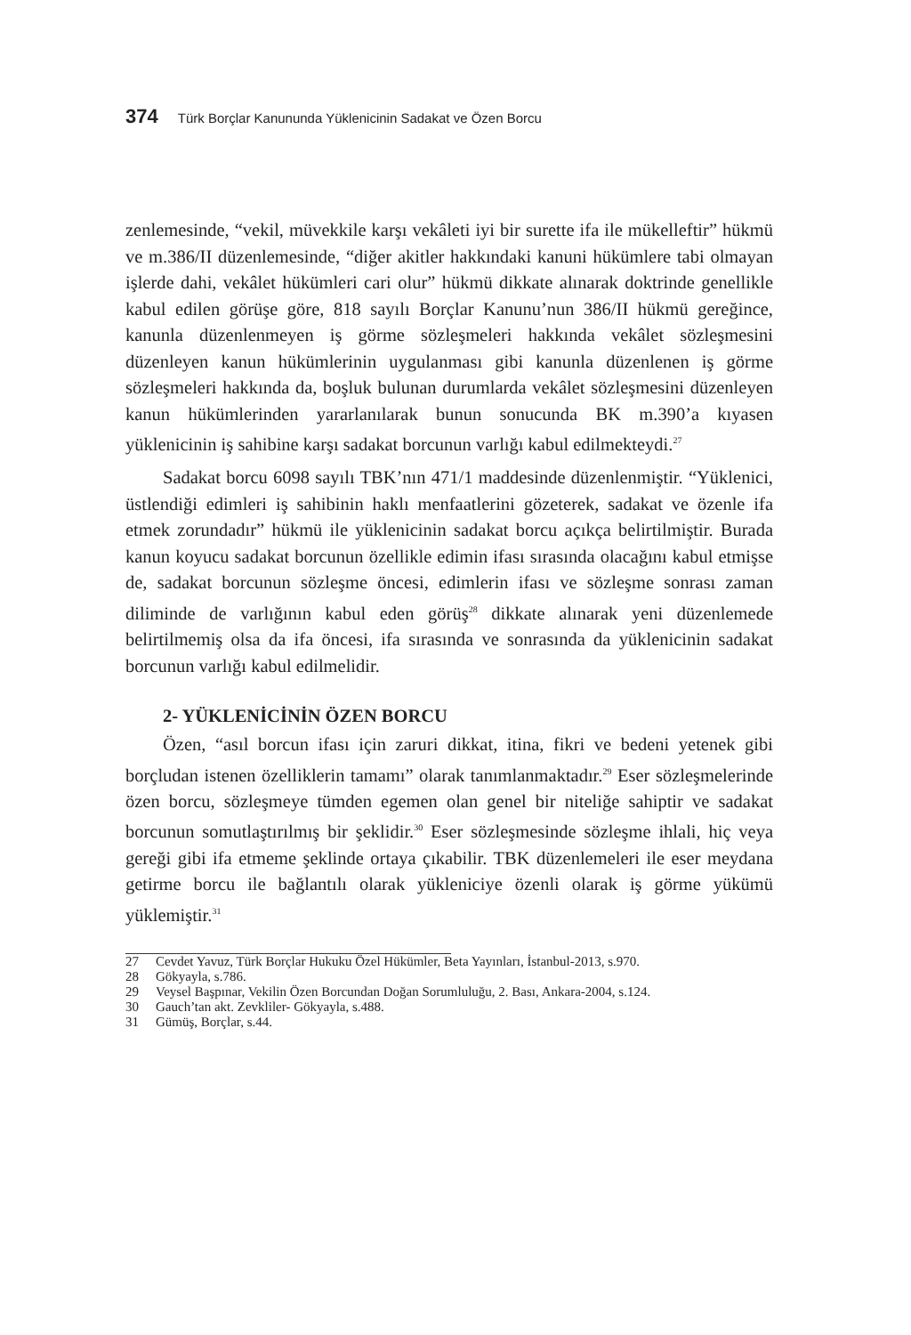374 Türk Borçlar Kanununda Yüklenicinin Sadakat ve Özen Borcu
zenlemesinde, “vekil, müvekkile karşı vekâleti iyi bir surette ifa ile mükelleftir” hükmü ve m.386/II düzenlemesinde, “diğer akitler hakkındaki kanuni hükümlere tabi olmayan işlerde dahi, vekâlet hükümleri cari olur” hükmü dikkate alınarak doktrinde genellikle kabul edilen görüşe göre, 818 sayılı Borçlar Kanunu’nun 386/II hükmü gereğince, kanunla düzenlenmeyen iş görme sözleşmeleri hakkında vekâlet sözleşmesini düzenleyen kanun hükümlerinin uygulanması gibi kanunla düzenlenen iş görme sözleşmeleri hakkında da, boşluk bulunan durumlarda vekâlet sözleşmesini düzenleyen kanun hükümlerinden yararlanılarak bunun sonucunda BK m.390’a kıyasen yüklenicinin iş sahibine karşı sadakat borcunun varlığı kabul edilmekteydi.<sup>27</sup>
Sadakat borcu 6098 sayılı TBK’nın 471/1 maddesinde düzenlenmiştir. “Yüklenici, üstlendiği edimleri iş sahibinin haklı menfaatlerini gözeterek, sadakat ve özenle ifa etmek zorundadır” hükmü ile yüklenicinin sadakat borcu açıkça belirtilmiştir. Burada kanun koyucu sadakat borcunun özellikle edimin ifası sırasında olacağını kabul etmişse de, sadakat borcunun sözleşme öncesi, edimlerin ifası ve sözleşme sonrası zaman diliminde de varlığının kabul eden görüş<sup>28</sup> dikkate alınarak yeni düzenlemede belirtilmemiş olsa da ifa öncesi, ifa sırasında ve sonrasında da yüklenicinin sadakat borcunun varlığı kabul edilmelidir.
2- YÜKLENİCİNİN ÖZEN BORCU
Özen, “asıl borcun ifası için zaruri dikkat, itina, fikri ve bedeni yetenek gibi borçludan istenen özelliklerin tamamı” olarak tanımlanmaktadır.<sup>29</sup> Eser sözleşmelerinde özen borcu, sözleşmeye tümden egemen olan genel bir niteliğe sahiptir ve sadakat borcunun somutlaştırılmış bir şeklidir.<sup>30</sup> Eser sözleşmesinde sözleşme ihlali, hiç veya gereği gibi ifa etmeme şeklinde ortaya çıkabilir. TBK düzenlemeleri ile eser meydana getirme borcu ile bağlantılı olarak yükleniciye özenli olarak iş görme yükümü yüklemiştir.<sup>31</sup>
27 Cevdet Yavuz, Türk Borçlar Hukuku Özel Hükümler, Beta Yayınları, İstanbul-2013, s.970.
28 Gökyayla, s.786.
29 Veysel Başpınar, Vekilin Özen Borcundan Doğan Sorumluluğu, 2. Bası, Ankara-2004, s.124.
30 Gauch’tan akt. Zevkliler- Gökyayla, s.488.
31 Gümüş, Borçlar, s.44.